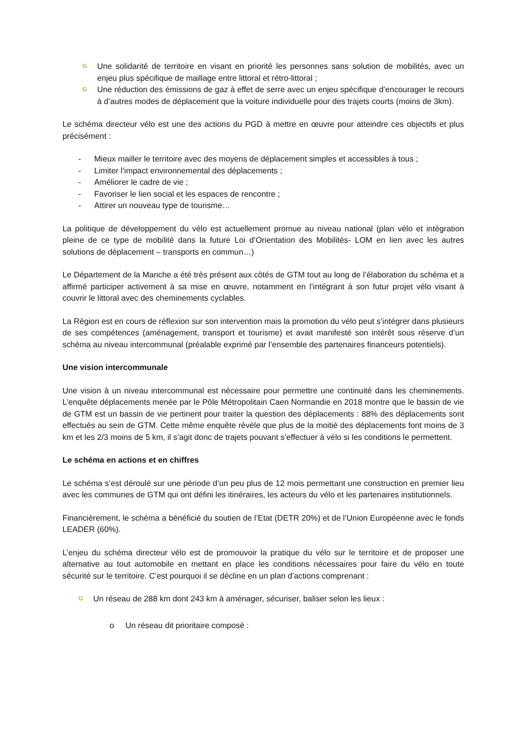G Une solidarité de territoire en visant en priorité les personnes sans solution de mobilités, avec un enjeu plus spécifique de maillage entre littoral et rétro-littoral ;
G Une réduction des émissions de gaz à effet de serre avec un enjeu spécifique d’encourager le recours à d’autres modes de déplacement que la voiture individuelle pour des trajets courts (moins de 3km).
Le schéma directeur vélo est une des actions du PGD à mettre en œuvre pour atteindre ces objectifs et plus précisément :
- Mieux mailler le territoire avec des moyens de déplacement simples et accessibles à tous ;
- Limiter l’impact environnemental des déplacements ;
- Améliorer le cadre de vie ;
- Favoriser le lien social et les espaces de rencontre ;
- Attirer un nouveau type de tourisme…
La politique de développement du vélo est actuellement promue au niveau national (plan vélo et intégration pleine de ce type de mobilité dans la future Loi d’Orientation des Mobilités- LOM en lien avec les autres solutions de déplacement – transports en commun…)
Le Département de la Manche a été très présent aux côtés de GTM tout au long de l’élaboration du schéma et a affirmé participer activement à sa mise en œuvre, notamment en l’intégrant à son futur projet vélo visant à couvrir le littoral avec des cheminements cyclables.
La Région est en cours de réflexion sur son intervention mais la promotion du vélo peut s’intégrer dans plusieurs de ses compétences (aménagement, transport et tourisme) et avait manifesté son intérêt sous réserve d’un schéma au niveau intercommunal (préalable exprimé par l’ensemble des partenaires financeurs potentiels).
Une vision intercommunale
Une vision à un niveau intercommunal est nécessaire pour permettre une continuité dans les cheminements. L’enquête déplacements menée par le Pôle Métropolitain Caen Normandie en 2018 montre que le bassin de vie de GTM est un bassin de vie pertinent pour traiter la question des déplacements : 88% des déplacements sont effectués au sein de GTM. Cette même enquête révèle que plus de la moitié des déplacements font moins de 3 km et les 2/3 moins de 5 km, il s’agit donc de trajets pouvant s’effectuer à vélo si les conditions le permettent.
Le schéma en actions et en chiffres
Le schéma s’est déroulé sur une période d’un peu plus de 12 mois permettant une construction en premier lieu avec les communes de GTM qui ont défini les itinéraires, les acteurs du vélo et les partenaires institutionnels.
Financièrement, le schéma a bénéficié du soutien de l’Etat (DETR 20%) et de l’Union Européenne avec le fonds LEADER (60%).
L’enjeu du schéma directeur vélo est de promouvoir la pratique du vélo sur le territoire et de proposer une alternative au tout automobile en mettant en place les conditions nécessaires pour faire du vélo en toute sécurité sur le territoire. C’est pourquoi il se décline en un plan d’actions comprenant :
G Un réseau de 288 km dont 243 km à aménager, sécuriser, baliser selon les lieux :
o Un réseau dit prioritaire composé :